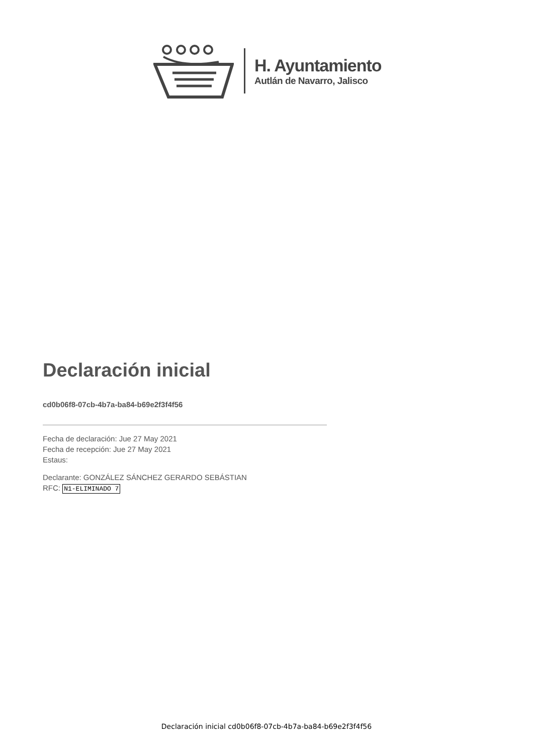H. Ayuntamiento
Autlán de Navarro, Jalisco
Declaración inicial
cd0b06f8-07cb-4b7a-ba84-b69e2f3f4f56
Fecha de declaración: Jue 27 May 2021
Fecha de recepción: Jue 27 May 2021
Estaus:
Declarante: GONZÁLEZ SÁNCHEZ GERARDO SEBÁSTIAN
RFC: N1-ELIMINADO 7
Declaración inicial cd0b06f8-07cb-4b7a-ba84-b69e2f3f4f56